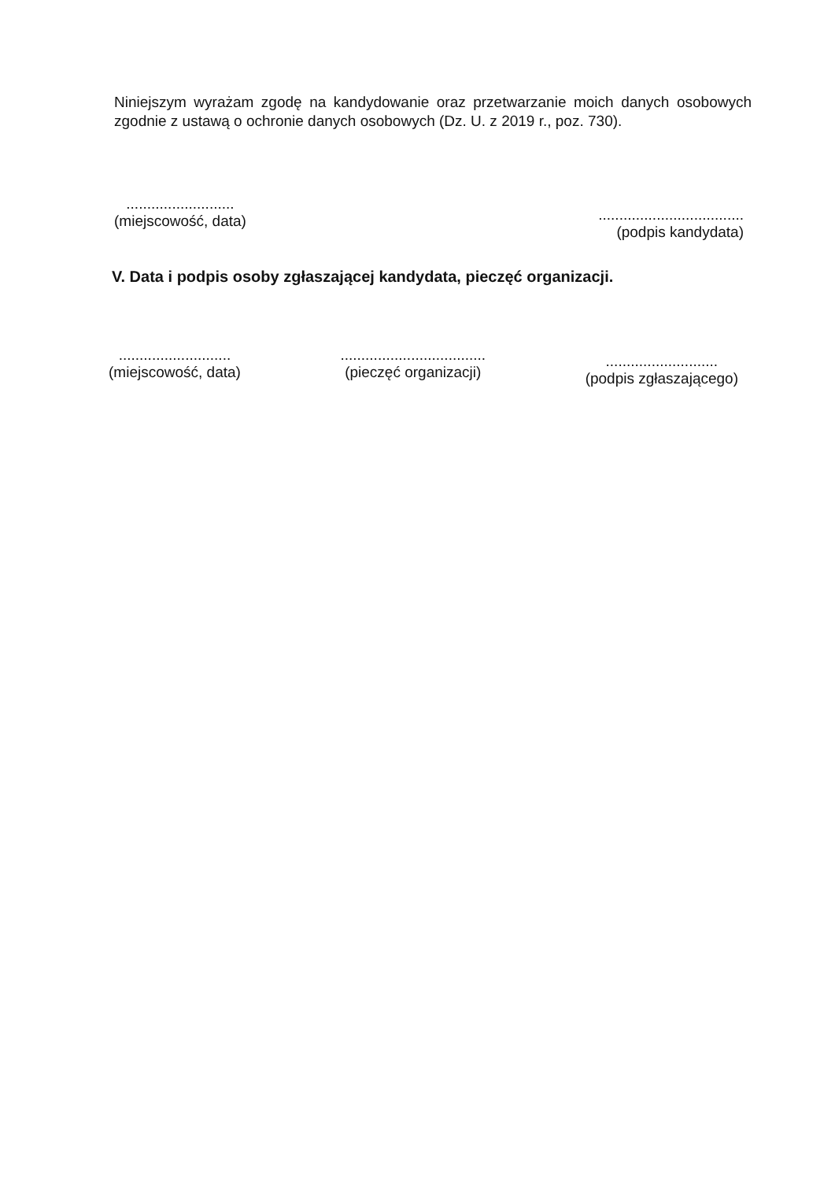Niniejszym wyrażam zgodę na kandydowanie oraz przetwarzanie moich danych osobowych zgodnie z ustawą o ochronie danych osobowych (Dz. U. z 2019 r., poz. 730).
..........................
(miejscowość, data)
...................................
(podpis kandydata)
V. Data i podpis osoby zgłaszającej kandydata, pieczęć organizacji.
...........................
(miejscowość, data)
...................................
(pieczęć organizacji)
...........................
(podpis zgłaszającego)